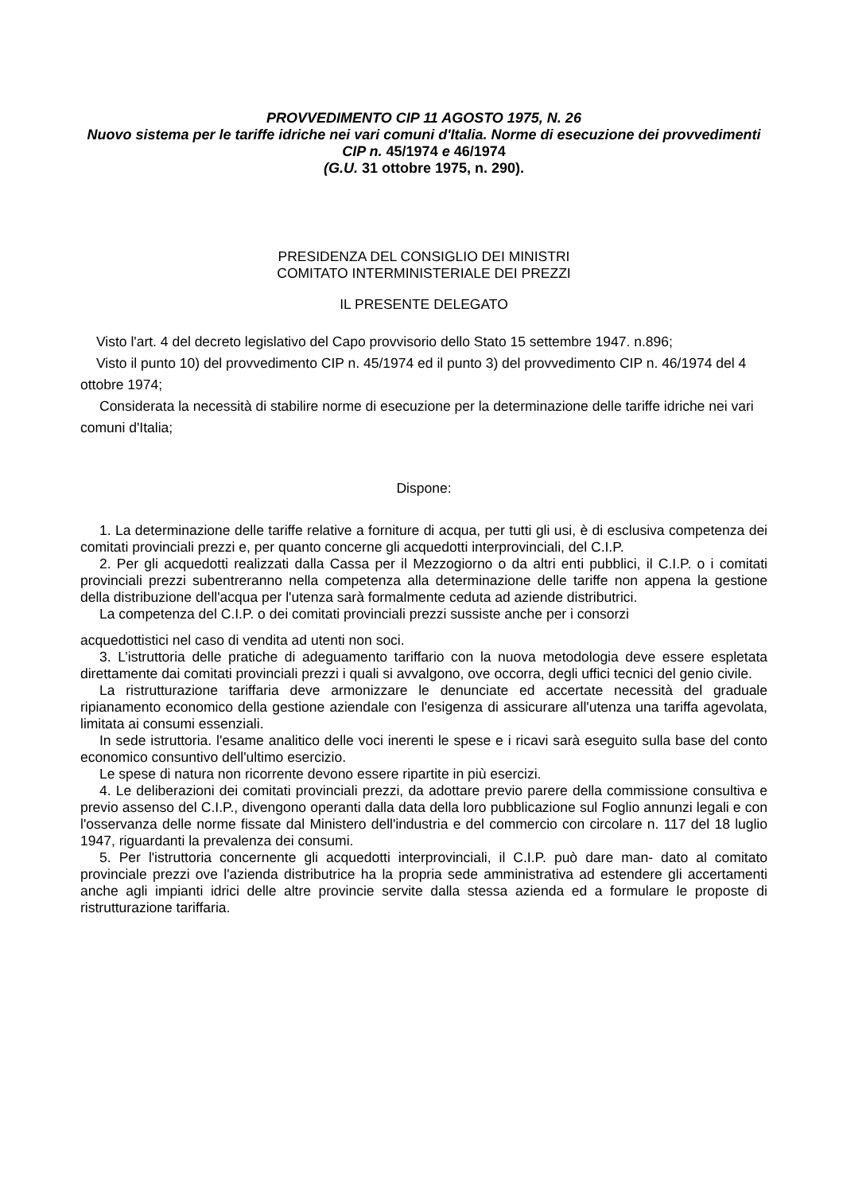PROVVEDIMENTO CIP 11 AGOSTO 1975, N. 26
Nuovo sistema per le tariffe idriche nei vari comuni d'Italia. Norme di esecuzione dei provvedimenti CIP n. 45/1974 e 46/1974
(G.U. 31 ottobre 1975, n. 290).
PRESIDENZA DEL CONSIGLIO DEI MINISTRI
COMITATO INTERMINISTERIALE DEI PREZZI
IL PRESENTE DELEGATO
Visto l'art. 4 del decreto legislativo del Capo provvisorio dello Stato 15 settembre 1947. n.896;
Visto il punto 10) del provvedimento CIP n. 45/1974 ed il punto 3) del provvedimento CIP n. 46/1974 del 4 ottobre 1974;
Considerata la necessità di stabilire norme di esecuzione per la determinazione delle tariffe idriche nei vari comuni d'Italia;
Dispone:
1. La determinazione delle tariffe relative a forniture di acqua, per tutti gli usi, è di esclusiva competenza dei comitati provinciali prezzi e, per quanto concerne gli acquedotti interprovinciali, del C.I.P.
2. Per gli acquedotti realizzati dalla Cassa per il Mezzogiorno o da altri enti pubblici, il C.I.P. o i comitati provinciali prezzi subentreranno nella competenza alla determinazione delle tariffe non appena la gestione della distribuzione dell'acqua per l'utenza sarà formalmente ceduta ad aziende distributrici.
La competenza del C.I.P. o dei comitati provinciali prezzi sussiste anche per i consorzi
acquedottistici nel caso di vendita ad utenti non soci.
3. L’istruttoria delle pratiche di adeguamento tariffario con la nuova metodologia deve essere espletata direttamente dai comitati provinciali prezzi i quali si avvalgono, ove occorra, degli uffici tecnici del genio civile.
La ristrutturazione tariffaria deve armonizzare le denunciate ed accertate necessità del graduale ripianamento economico della gestione aziendale con l'esigenza di assicurare all'utenza una tariffa agevolata, limitata ai consumi essenziali.
In sede istruttoria. l'esame analitico delle voci inerenti le spese e i ricavi sarà eseguito sulla base del conto economico consuntivo dell'ultimo esercizio.
Le spese di natura non ricorrente devono essere ripartite in più esercizi.
4. Le deliberazioni dei comitati provinciali prezzi, da adottare previo parere della commissione consultiva e previo assenso del C.I.P., divengono operanti dalla data della loro pubblicazione sul Foglio annunzi legali e con l'osservanza delle norme fissate dal Ministero dell'industria e del commercio con circolare n. 117 del 18 luglio 1947, riguardanti la prevalenza dei consumi.
5. Per l'istruttoria concernente gli acquedotti interprovinciali, il C.I.P. può dare man- dato al comitato provinciale prezzi ove l'azienda distributrice ha la propria sede amministrativa ad estendere gli accertamenti anche agli impianti idrici delle altre provincie servite dalla stessa azienda ed a formulare le proposte di ristrutturazione tariffaria.